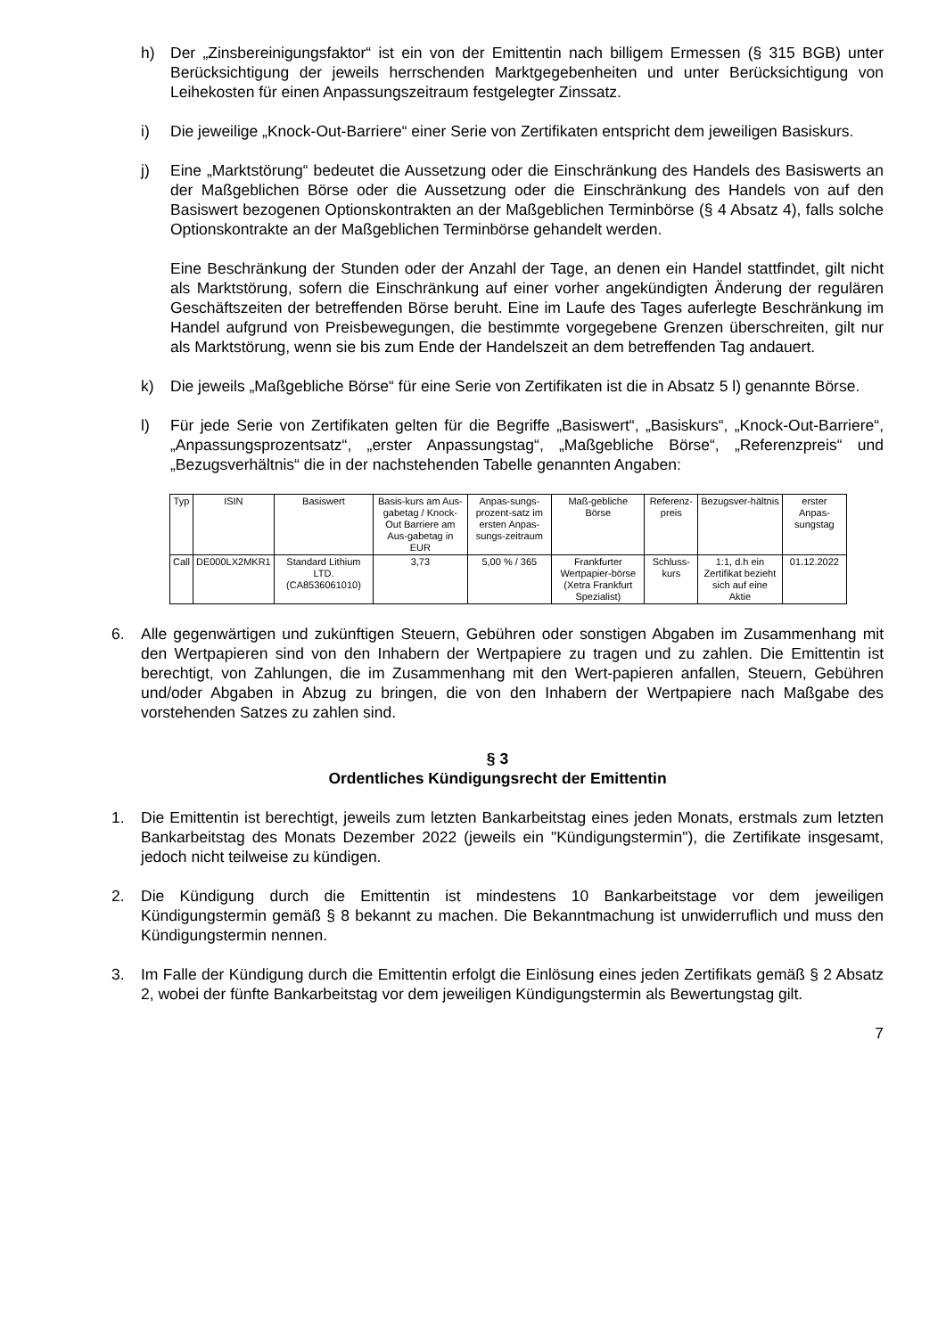h) Der „Zinsbereinigungsfaktor“ ist ein von der Emittentin nach billigem Ermessen (§ 315 BGB) unter Berücksichtigung der jeweils herrschenden Marktgegebenheiten und unter Berücksichtigung von Leihekosten für einen Anpassungszeitraum festgelegter Zinssatz.
i) Die jeweilige „Knock-Out-Barriere“ einer Serie von Zertifikaten entspricht dem jeweiligen Basiskurs.
j) Eine „Marktstörung“ bedeutet die Aussetzung oder die Einschränkung des Handels des Basiswerts an der Maßgeblichen Börse oder die Aussetzung oder die Einschränkung des Handels von auf den Basiswert bezogenen Optionskontrakten an der Maßgeblichen Terminbörse (§ 4 Absatz 4), falls solche Optionskontrakte an der Maßgeblichen Terminbörse gehandelt werden.
Eine Beschränkung der Stunden oder der Anzahl der Tage, an denen ein Handel stattfindet, gilt nicht als Marktstörung, sofern die Einschränkung auf einer vorher angekündigten Änderung der regulären Geschäftszeiten der betreffenden Börse beruht. Eine im Laufe des Tages auferlegte Beschränkung im Handel aufgrund von Preisbewegungen, die bestimmte vorgegebene Grenzen überschreiten, gilt nur als Marktstörung, wenn sie bis zum Ende der Handelszeit an dem betreffenden Tag andauert.
k) Die jeweils „Maßgebliche Börse“ für eine Serie von Zertifikaten ist die in Absatz 5 l) genannte Börse.
l) Für jede Serie von Zertifikaten gelten für die Begriffe „Basiswert“, „Basiskurs“, „Knock-Out-Barriere“, „Anpassungsprozentsatz“, „erster Anpassungstag“, „Maßgebliche Börse“, „Referenzpreis“ und „Bezugsverhältnis“ die in der nachstehenden Tabelle genannten Angaben:
| Typ | ISIN | Basiswert | Basis-kurs am Aus-gabetag / Knock-Out Barriere am Aus-gabetag in EUR | Anpas-sungs-prozent-satz im ersten Anpas-sungs-zeitraum | Maß-gebliche Börse | Referenz-preis | Bezugsver-hältnis | erster Anpas-sungstag |
| --- | --- | --- | --- | --- | --- | --- | --- | --- |
| Call | DE000LX2MKR1 | Standard Lithium LTD. (CA8536061010) | 3,73 | 5,00 % / 365 | Frankfurter Wertpapier-börse (Xetra Frankfurt Spezialist) | Schluss-kurs | 1:1, d.h ein Zertifikat bezieht sich auf eine Aktie | 01.12.2022 |
6. Alle gegenwärtigen und zukünftigen Steuern, Gebühren oder sonstigen Abgaben im Zusammenhang mit den Wertpapieren sind von den Inhabern der Wertpapiere zu tragen und zu zahlen. Die Emittentin ist berechtigt, von Zahlungen, die im Zusammenhang mit den Wert-papieren anfallen, Steuern, Gebühren und/oder Abgaben in Abzug zu bringen, die von den Inhabern der Wertpapiere nach Maßgabe des vorstehenden Satzes zu zahlen sind.
§ 3
Ordentliches Kündigungsrecht der Emittentin
1. Die Emittentin ist berechtigt, jeweils zum letzten Bankarbeitstag eines jeden Monats, erstmals zum letzten Bankarbeitstag des Monats Dezember 2022 (jeweils ein "Kündigungstermin"), die Zertifikate insgesamt, jedoch nicht teilweise zu kündigen.
2. Die Kündigung durch die Emittentin ist mindestens 10 Bankarbeitstage vor dem jeweiligen Kündigungstermin gemäß § 8 bekannt zu machen. Die Bekanntmachung ist unwiderruflich und muss den Kündigungstermin nennen.
3. Im Falle der Kündigung durch die Emittentin erfolgt die Einlösung eines jeden Zertifikats gemäß § 2 Absatz 2, wobei der fünfte Bankarbeitstag vor dem jeweiligen Kündigungstermin als Bewertungstag gilt.
7